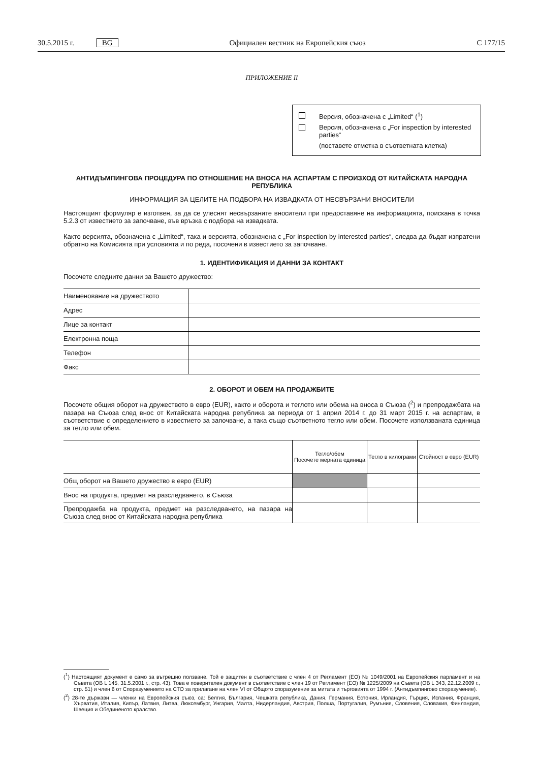30.5.2015 г. BG Официален вестник на Европейския съюз C 177/15
ПРИЛОЖЕНИЕ II
Версия, обозначена с „Limited“ (<sup>1</sup>)
Версия, обозначена с „For inspection by interested parties“
(поставете отметка в съответната клетка)
АНТИДЪМПИНГОВА ПРОЦЕДУРА ПО ОТНОШЕНИЕ НА ВНОСА НА АСПАРТАМ С ПРОИЗХОД ОТ КИТАЙСКАТА НАРОДНА РЕПУБЛИКА
ИНФОРМАЦИЯ ЗА ЦЕЛИТЕ НА ПОДБОРА НА ИЗВАДКАТА ОТ НЕСВЪРЗАНИ ВНОСИТЕЛИ
Настоящият формуляр е изготвен, за да се улеснят несвързаните вносители при предоставяне на информацията, поискана в точка 5.2.3 от известието за започване, във връзка с подбора на извадката.
Както версията, обозначена с „Limited“, така и версията, обозначена с „For inspection by interested parties“, следва да бъдат изпратени обратно на Комисията при условията и по реда, посочени в известието за започване.
1. ИДЕНТИФИКАЦИЯ И ДАННИ ЗА КОНТАКТ
Посочете следните данни за Вашето дружество:
| Наименование на дружеството | |
| Адрес | |
| Лице за контакт | |
| Електронна поща | |
| Телефон | |
| Факс | |
2. ОБОРОТ И ОБЕМ НА ПРОДАЖБИТЕ
Посочете общия оборот на дружеството в евро (EUR), както и оборота и теглото или обема на вноса в Съюза (<sup>2</sup>) и препродажбата на пазара на Съюза след внос от Китайската народна република за периода от 1 април 2014 г. до 31 март 2015 г. на аспартам, в съответствие с определението в известието за започване, а така също съответното тегло или обем. Посочете използваната единица за тегло или обем.
| | Тегло/обем Посочете мерната единица | Тегло в килограми | Стойност в евро (EUR) |
| --- | --- | --- | --- |
| Общ оборот на Вашето дружество в евро (EUR) | | | |
| Внос на продукта, предмет на разследването, в Съюза | | | |
| Препродажба на продукта, предмет на разследването, на пазара на Съюза след внос от Китайската народна република | | | |
(<sup>1</sup>) Настоящият документ е само за вътрешно ползване. Той е защитен в съответствие с член 4 от Регламент (ЕО) № 1049/2001 на Европейския парламент и на Съвета (ОВ L 145, 31.5.2001 г., стр. 43). Това е поверителен документ в съответствие с член 19 от Регламент (ЕО) № 1225/2009 на Съвета (ОВ L 343, 22.12.2009 г., стр. 51) и член 6 от Споразумението на СТО за прилагане на член VI от Общото споразумение за митата и търговията от 1994 г. (Антидъмпингово споразумение).
(<sup>2</sup>) 28-те държави — членки на Европейския съюз, са: Белгия, България, Чешката република, Дания, Германия, Естония, Ирландия, Гърция, Испания, Франция, Хърватия, Италия, Кипър, Латвия, Литва, Люксембург, Унгария, Малта, Нидерландия, Австрия, Полша, Португалия, Румъния, Словения, Словакия, Финландия, Швеция и Обединеното кралство.